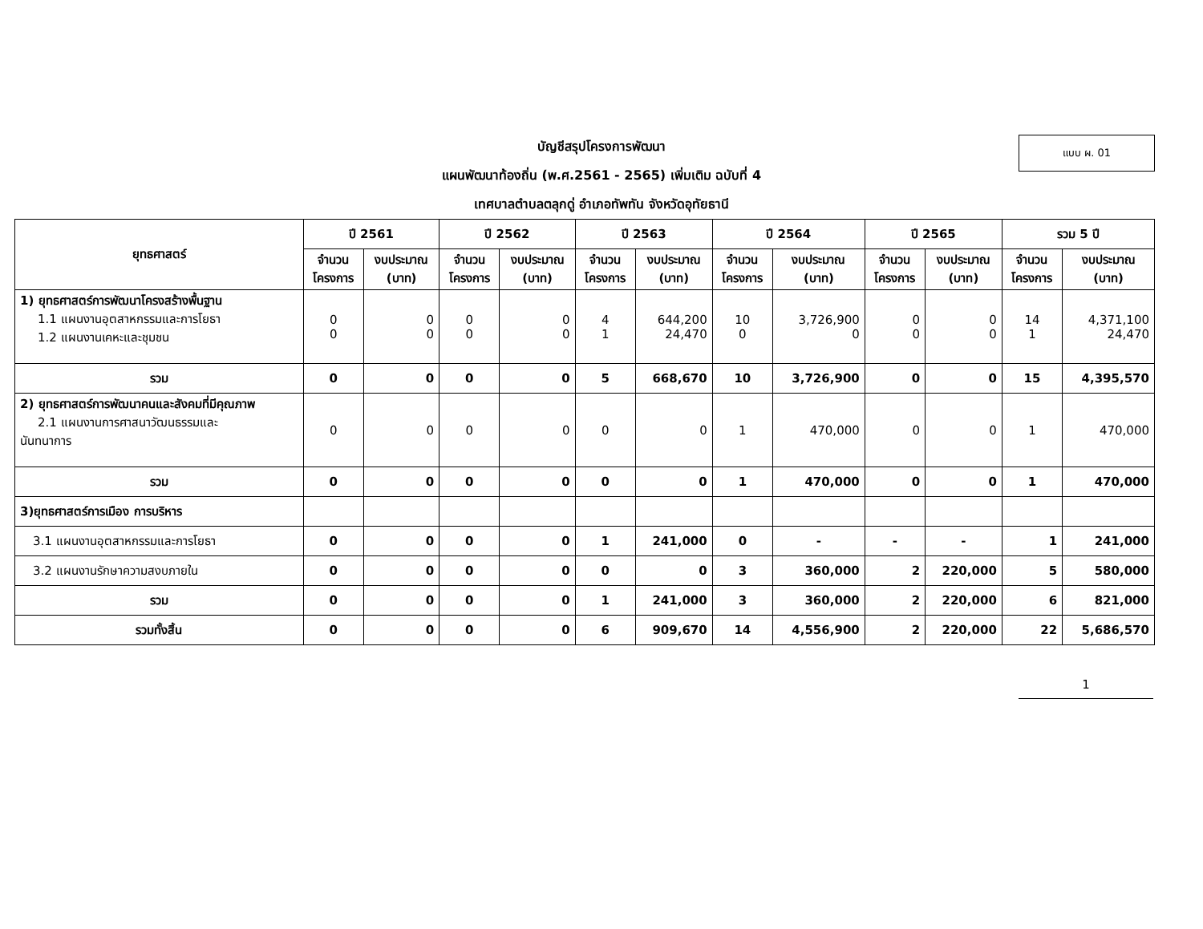แบบ ผ. 01
บัญชีสรุปโครงการพัฒนา
แผนพัฒนาท้องถิ่น (พ.ศ.2561 - 2565) เพิ่มเติม ฉบับที่ 4
เทศบาลตำบลตลุกดู่ อำเภอทัพทัน จังหวัดอุทัยธานี
| ยุทธศาสตร์ | ปี 2561 | | ปี 2562 | | ปี 2563 | | ปี 2564 | | ปี 2565 | | รวม 5 ปี | |
| --- | --- | --- | --- | --- | --- | --- | --- | --- | --- | --- | --- | --- |
| | จำนวน โครงการ | งบประมาณ (บาท) | จำนวน โครงการ | งบประมาณ (บาท) | จำนวน โครงการ | งบประมาณ (บาท) | จำนวน โครงการ | งบประมาณ (บาท) | จำนวน โครงการ | งบประมาณ (บาท) | จำนวน โครงการ | งบประมาณ (บาท) |
| 1) ยุทธศาสตร์การพัฒนาโครงสร้างพื้นฐาน 1.1 แผนงานอุตสาหกรรมและการโยธา 1.2 แผนงานเคหะและชุมชน | 0 0 | 0 0 | 0 0 | 0 0 | 4 1 | 644,200 24,470 | 10 0 | 3,726,900 0 | 0 0 | 0 0 | 14 1 | 4,371,100 24,470 |
| รวม | 0 | 0 | 0 | 0 | 5 | 668,670 | 10 | 3,726,900 | 0 | 0 | 15 | 4,395,570 |
| 2) ยุทธศาสตร์การพัฒนาคนและสังคมที่มีคุณภาพ 2.1 แผนงานการศาสนาวัฒนธรรมและ นันทนาการ | 0 | 0 | 0 | 0 | 0 | 0 | 1 | 470,000 | 0 | 0 | 1 | 470,000 |
| รวม | 0 | 0 | 0 | 0 | 0 | 0 | 1 | 470,000 | 0 | 0 | 1 | 470,000 |
| 3)ยุทธศาสตร์การเมือง การบริหาร | | | | | | | | | | | | |
| 3.1 แผนงานอุตสาหกรรมและการโยธา | 0 | 0 | 0 | 0 | 1 | 241,000 | 0 | - | - | - | 1 | 241,000 |
| 3.2 แผนงานรักษาความสงบภายใน | 0 | 0 | 0 | 0 | 0 | 0 | 3 | 360,000 | 2 | 220,000 | 5 | 580,000 |
| รวม | 0 | 0 | 0 | 0 | 1 | 241,000 | 3 | 360,000 | 2 | 220,000 | 6 | 821,000 |
| รวมทั้งสิ้น | 0 | 0 | 0 | 0 | 6 | 909,670 | 14 | 4,556,900 | 2 | 220,000 | 22 | 5,686,570 |
1